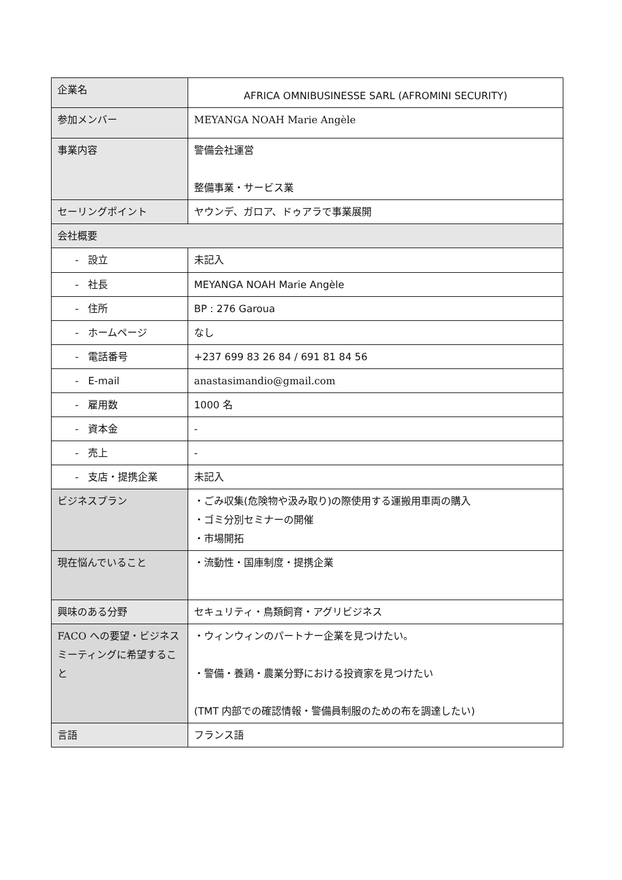| 企業名 | AFRICA OMNIBUSINESSE SARL (AFROMINI SECURITY) |
| 参加メンバー | MEYANGA NOAH Marie Angèle |
| 事業内容 | 警備会社運営 整備事業・サービス業 |
| セーリングポイント | ヤウンデ、ガロア、ドゥアラで事業展開 |
| 会社概要 | |
| - 設立 | 未記入 |
| - 社長 | MEYANGA NOAH Marie Angèle |
| - 住所 | BP : 276 Garoua |
| - ホームページ | なし |
| - 電話番号 | +237 699 83 26 84 / 691 81 84 56 |
| - E-mail | anastasimandio@gmail.com |
| - 雇用数 | 1000 名 |
| - 資本金 | - |
| - 売上 | - |
| - 支店・提携企業 | 未記入 |
| ビジネスプラン | ・ごみ収集(危険物や汲み取り)の際使用する運搬用車両の購入 ・ゴミ分別セミナーの開催 ・市場開拓 |
| 現在悩んでいること | ・流動性・国庫制度・提携企業 |
| 興味のある分野 | セキュリティ・鳥類飼育・アグリビジネス |
| FACO への要望・ビジネスミーティングに希望すること | ・ウィンウィンのパートナー企業を見つけたい。 ・警備・養鶏・農業分野における投資家を見つけたい (TMT 内部での確認情報・警備員制服のための布を調達したい) |
| 言語 | フランス語 |